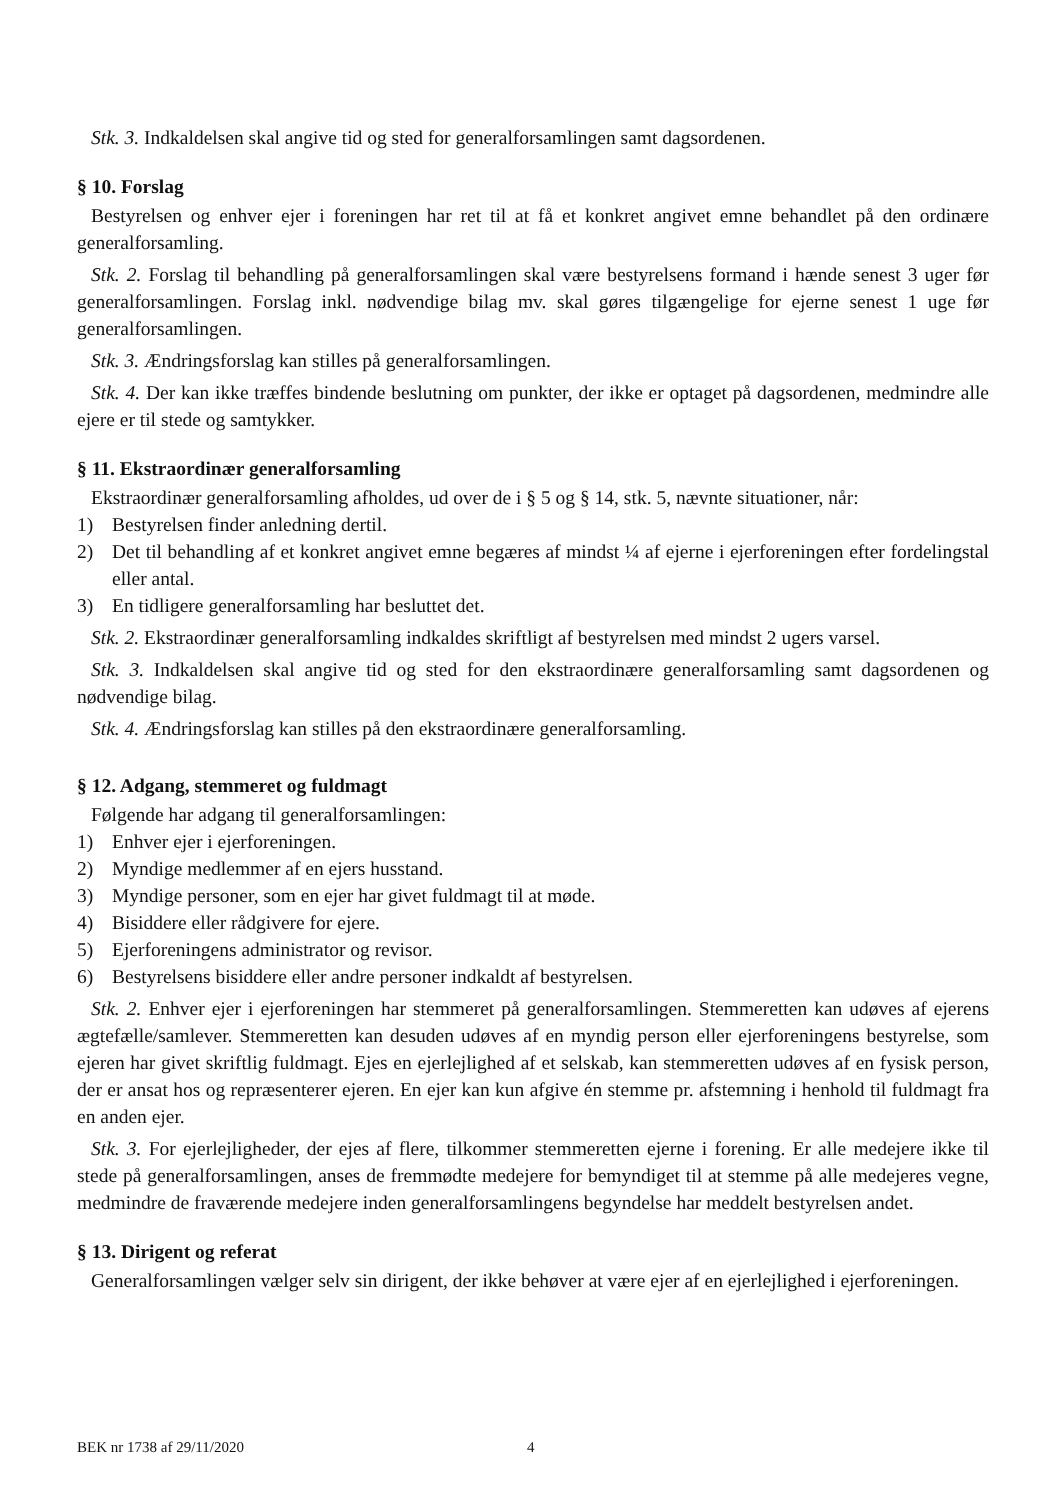Stk. 3. Indkaldelsen skal angive tid og sted for generalforsamlingen samt dagsordenen.
§ 10. Forslag
Bestyrelsen og enhver ejer i foreningen har ret til at få et konkret angivet emne behandlet på den ordinære generalforsamling.
Stk. 2. Forslag til behandling på generalforsamlingen skal være bestyrelsens formand i hænde senest 3 uger før generalforsamlingen. Forslag inkl. nødvendige bilag mv. skal gøres tilgængelige for ejerne senest 1 uge før generalforsamlingen.
Stk. 3. Ændringsforslag kan stilles på generalforsamlingen.
Stk. 4. Der kan ikke træffes bindende beslutning om punkter, der ikke er optaget på dagsordenen, medmindre alle ejere er til stede og samtykker.
§ 11. Ekstraordinær generalforsamling
Ekstraordinær generalforsamling afholdes, ud over de i § 5 og § 14, stk. 5, nævnte situationer, når:
1) Bestyrelsen finder anledning dertil.
2) Det til behandling af et konkret angivet emne begæres af mindst ¼ af ejerne i ejerforeningen efter fordelingstal eller antal.
3) En tidligere generalforsamling har besluttet det.
Stk. 2. Ekstraordinær generalforsamling indkaldes skriftligt af bestyrelsen med mindst 2 ugers varsel.
Stk. 3. Indkaldelsen skal angive tid og sted for den ekstraordinære generalforsamling samt dagsordenen og nødvendige bilag.
Stk. 4. Ændringsforslag kan stilles på den ekstraordinære generalforsamling.
§ 12. Adgang, stemmeret og fuldmagt
Følgende har adgang til generalforsamlingen:
1) Enhver ejer i ejerforeningen.
2) Myndige medlemmer af en ejers husstand.
3) Myndige personer, som en ejer har givet fuldmagt til at møde.
4) Bisiddere eller rådgivere for ejere.
5) Ejerforeningens administrator og revisor.
6) Bestyrelsens bisiddere eller andre personer indkaldt af bestyrelsen.
Stk. 2. Enhver ejer i ejerforeningen har stemmeret på generalforsamlingen. Stemmeretten kan udøves af ejerens ægtefælle/samlever. Stemmeretten kan desuden udøves af en myndig person eller ejerforeningens bestyrelse, som ejeren har givet skriftlig fuldmagt. Ejes en ejerlejlighed af et selskab, kan stemmeretten udøves af en fysisk person, der er ansat hos og repræsenterer ejeren. En ejer kan kun afgive én stemme pr. afstemning i henhold til fuldmagt fra en anden ejer.
Stk. 3. For ejerlejligheder, der ejes af flere, tilkommer stemmeretten ejerne i forening. Er alle medejere ikke til stede på generalforsamlingen, anses de fremmødte medejere for bemyndiget til at stemme på alle medejeres vegne, medmindre de fraværende medejere inden generalforsamlingens begyndelse har meddelt bestyrelsen andet.
§ 13. Dirigent og referat
Generalforsamlingen vælger selv sin dirigent, der ikke behøver at være ejer af en ejerlejlighed i ejerforeningen.
BEK nr 1738 af 29/11/2020 4